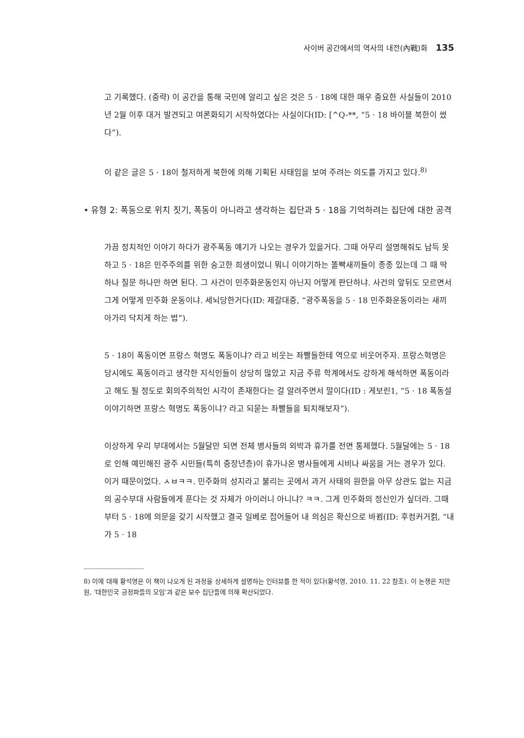사이버 공간에서의 역사의 내전(內戰)화 135
고 기록했다. (중략) 이 공간을 통해 국민에 알리고 싶은 것은 5 · 18에 대한 매우 중요한 사실들이 2010년 2월 이후 대거 발견되고 여론화되기 시작하였다는 사실이다(ID: [^Q-**, “5 · 18 바이블 북한이 썼다”).
이 같은 글은 5 · 18이 철저하게 북한에 의해 기획된 사태임을 보여 주려는 의도를 가지고 있다.<sup>8)</sup>
• 유형 2: 폭동으로 위치 짓기, 폭동이 아니라고 생각하는 집단과 5 · 18을 기억하려는 집단에 대한 공격
가끔 정치적인 이야기 하다가 광주폭동 얘기가 나오는 경우가 있을거다. 그때 아무리 설명해줘도 납득 못하고 5 · 18은 민주주의를 위한 숭고한 희생이었니 뭐니 이야기하는 똘빡새끼들이 종종 있는데 그 때 딱 하나 질문 하나만 하면 된다. 그 사건이 민주화운동인지 아닌지 어떻게 판단하냐. 사건의 앞뒤도 모르면서 그게 어떻게 민주화 운동이냐. 세뇌당한거다(ID: 제갈대중, “광주폭동을 5 · 18 민주화운동이라는 새끼 아가리 닥치게 하는 법”).
5 · 18이 폭동이면 프랑스 혁명도 폭동이냐? 라고 비웃는 좌빨들한테 역으로 비웃어주자. 프랑스혁명은 당시에도 폭동이라고 생각한 지식인들이 상당히 많았고 지금 주류 학계에서도 강하게 해석하면 폭동이라고 해도 될 정도로 회의주의적인 시각이 존재한다는 걸 알려주면서 말이다(ID : 게보린1, “5 · 18 폭동설 이야기하면 프랑스 혁명도 폭동이냐? 라고 되묻는 좌빨들을 퇴치해보자”).
이상하게 우리 부대에서는 5월달만 되면 전체 병사들의 외박과 휴가를 전면 통제했다. 5월달에는 5 · 18로 인해 예민해진 광주 시민들(특히 중장년층)이 휴가나온 병사들에게 시비나 싸움을 거는 경우가 있다. 이거 때문이었다. ㅅㅂㅋㅋ. 민주화의 성지라고 불리는 곳에서 과거 사태의 원한을 아무 상관도 없는 지금의 공수부대 사람들에게 푼다는 것 자체가 아이러니 아니냐? ㅋㅋ. 그게 민주화의 정신인가 싶더라. 그때부터 5 · 18에 의문을 갖기 시작했고 결국 일베로 접어들어 내 의심은 확신으로 바뀜(ID: 후컹커거컭, “내가 5 · 18
8) 이에 대해 황석영은 이 책이 나오게 된 과정을 상세하게 설명하는 인터뷰를 한 적이 있다(황석영, 2010. 11. 22 참조). 이 논쟁은 지만원, ‘대한민국 긍정파들의 모임’과 같은 보수 집단들에 의해 확산되었다.